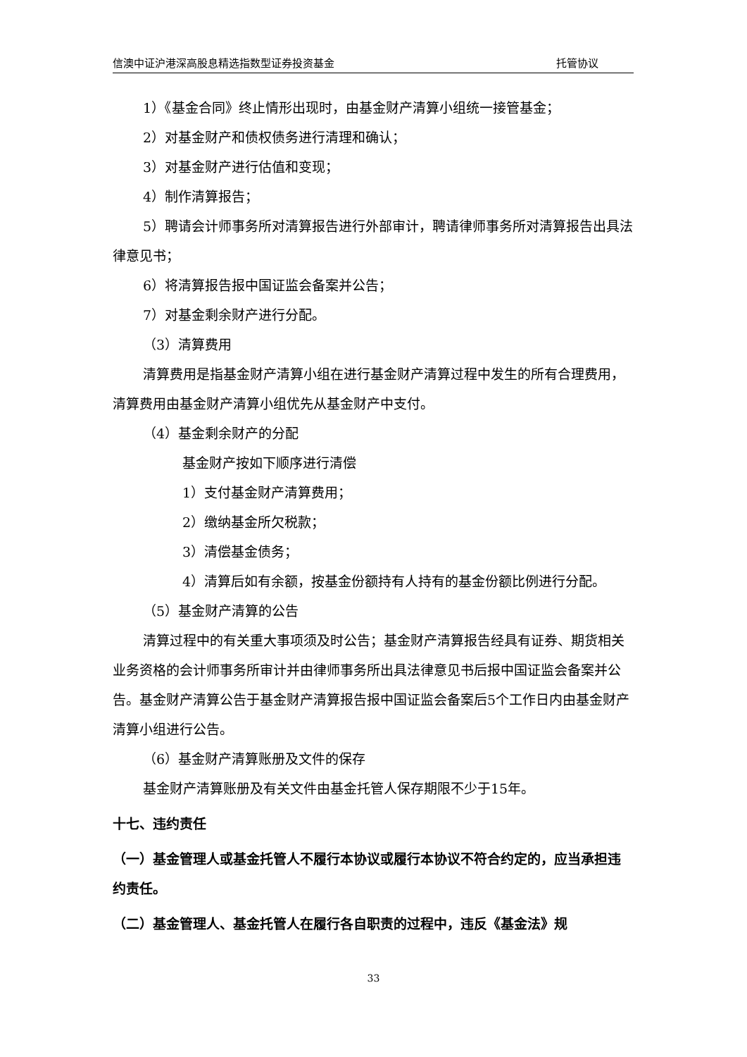信澳中证沪港深高股息精选指数型证券投资基金 托管协议
1）《基金合同》终止情形出现时，由基金财产清算小组统一接管基金；
2）对基金财产和债权债务进行清理和确认；
3）对基金财产进行估值和变现；
4）制作清算报告；
5）聘请会计师事务所对清算报告进行外部审计，聘请律师事务所对清算报告出具法律意见书；
6）将清算报告报中国证监会备案并公告；
7）对基金剩余财产进行分配。
（3）清算费用
清算费用是指基金财产清算小组在进行基金财产清算过程中发生的所有合理费用，清算费用由基金财产清算小组优先从基金财产中支付。
（4）基金剩余财产的分配
基金财产按如下顺序进行清偿
1）支付基金财产清算费用；
2）缴纳基金所欠税款；
3）清偿基金债务；
4）清算后如有余额，按基金份额持有人持有的基金份额比例进行分配。
（5）基金财产清算的公告
清算过程中的有关重大事项须及时公告；基金财产清算报告经具有证券、期货相关业务资格的会计师事务所审计并由律师事务所出具法律意见书后报中国证监会备案并公告。基金财产清算公告于基金财产清算报告报中国证监会备案后5个工作日内由基金财产清算小组进行公告。
（6）基金财产清算账册及文件的保存
基金财产清算账册及有关文件由基金托管人保存期限不少于15年。
十七、违约责任
（一）基金管理人或基金托管人不履行本协议或履行本协议不符合约定的，应当承担违约责任。
（二）基金管理人、基金托管人在履行各自职责的过程中，违反《基金法》规
33